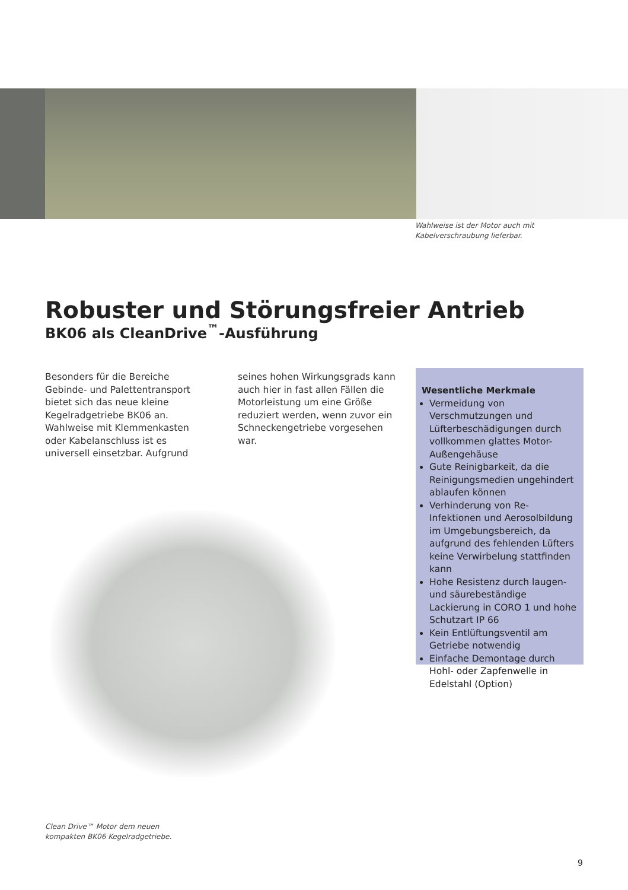Wahlweise ist der Motor auch mit
Kabelverschraubung lieferbar.
Robuster und Störungsfreier Antrieb
BK06 als CleanDrive<sup>™</sup>-Ausführung
Besonders für die Bereiche Gebinde- und Palettentransport bietet sich das neue kleine Kegelradgetriebe BK06 an. Wahlweise mit Klemmenkasten oder Kabelanschluss ist es universell einsetzbar. Aufgrund seines hohen Wirkungsgrads kann auch hier in fast allen Fällen die Motorleistung um eine Größe reduziert werden, wenn zuvor ein Schneckengetriebe vorgesehen war.
Wesentliche Merkmale
Vermeidung von Verschmutzungen und Lüfterbeschädigungen durch vollkommen glattes Motor-Außengehäuse
Gute Reinigbarkeit, da die Reinigungsmedien ungehindert ablaufen können
Verhinderung von Re-Infektionen und Aerosolbildung im Umgebungsbereich, da aufgrund des fehlenden Lüfters keine Verwirbelung stattfinden kann
Hohe Resistenz durch laugen- und säurebeständige Lackierung in CORO 1 und hohe Schutzart IP 66
Kein Entlüftungsventil am Getriebe notwendig
Einfache Demontage durch Hohl- oder Zapfenwelle in Edelstahl (Option)
Clean Drive™ Motor dem neuen
kompakten BK06 Kegelradgetriebe.
9